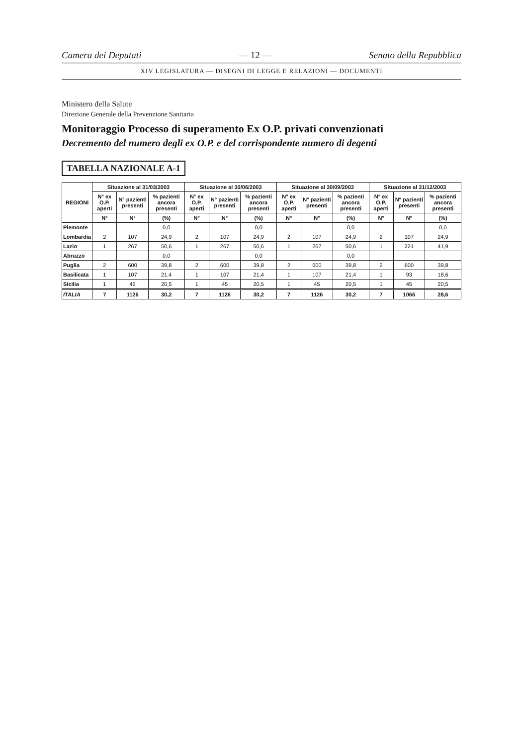Camera dei Deputati — 12 — Senato della Repubblica
XIV LEGISLATURA — DISEGNI DI LEGGE E RELAZIONI — DOCUMENTI
Ministero della Salute
Direzione Generale della Prevenzione Sanitaria
Monitoraggio Processo di superamento Ex O.P. privati convenzionati
Decremento del numero degli ex O.P. e del corrispondente numero di degenti
TABELLA NAZIONALE A-1
| REGIONI | Situazione al 31/03/2003 | | | Situazione al 30/06/2003 | | | Situazione al 30/09/2003 | | | Situazione al 31/12/2003 | | |
| --- | --- | --- | --- | --- | --- | --- | --- | --- | --- | --- | --- | --- |
| | N° ex O.P. aperti | N° pazienti presenti | % pazienti ancora presenti | N° ex O.P. aperti | N° pazienti presenti | % pazienti ancora presenti | N° ex O.P. aperti | N° pazienti presenti | % pazienti ancora presenti | N° ex O.P. aperti | N° pazienti presenti | % pazienti ancora presenti |
| | N° | N° | (%) | N° | N° | (%) | N° | N° | (%) | N° | N° | (%) |
| Piemonte | | | 0,0 | | | 0,0 | | | 0,0 | | | 0,0 |
| Lombardia | 2 | 107 | 24,9 | 2 | 107 | 24,9 | 2 | 107 | 24,9 | 2 | 107 | 24,9 |
| Lazio | 1 | 267 | 50,6 | 1 | 267 | 50,6 | 1 | 267 | 50,6 | 1 | 221 | 41,9 |
| Abruzzo | | | 0,0 | | | 0,0 | | | 0,0 | | | |
| Puglia | 2 | 600 | 39,8 | 2 | 600 | 39,8 | 2 | 600 | 39,8 | 2 | 600 | 39,8 |
| Basilicata | 1 | 107 | 21,4 | 1 | 107 | 21,4 | 1 | 107 | 21,4 | 1 | 93 | 18,6 |
| Sicilia | 1 | 45 | 20,5 | 1 | 45 | 20,5 | 1 | 45 | 20,5 | 1 | 45 | 20,5 |
| ITALIA | 7 | 1126 | 30,2 | 7 | 1126 | 30,2 | 7 | 1126 | 30,2 | 7 | 1066 | 28,6 |